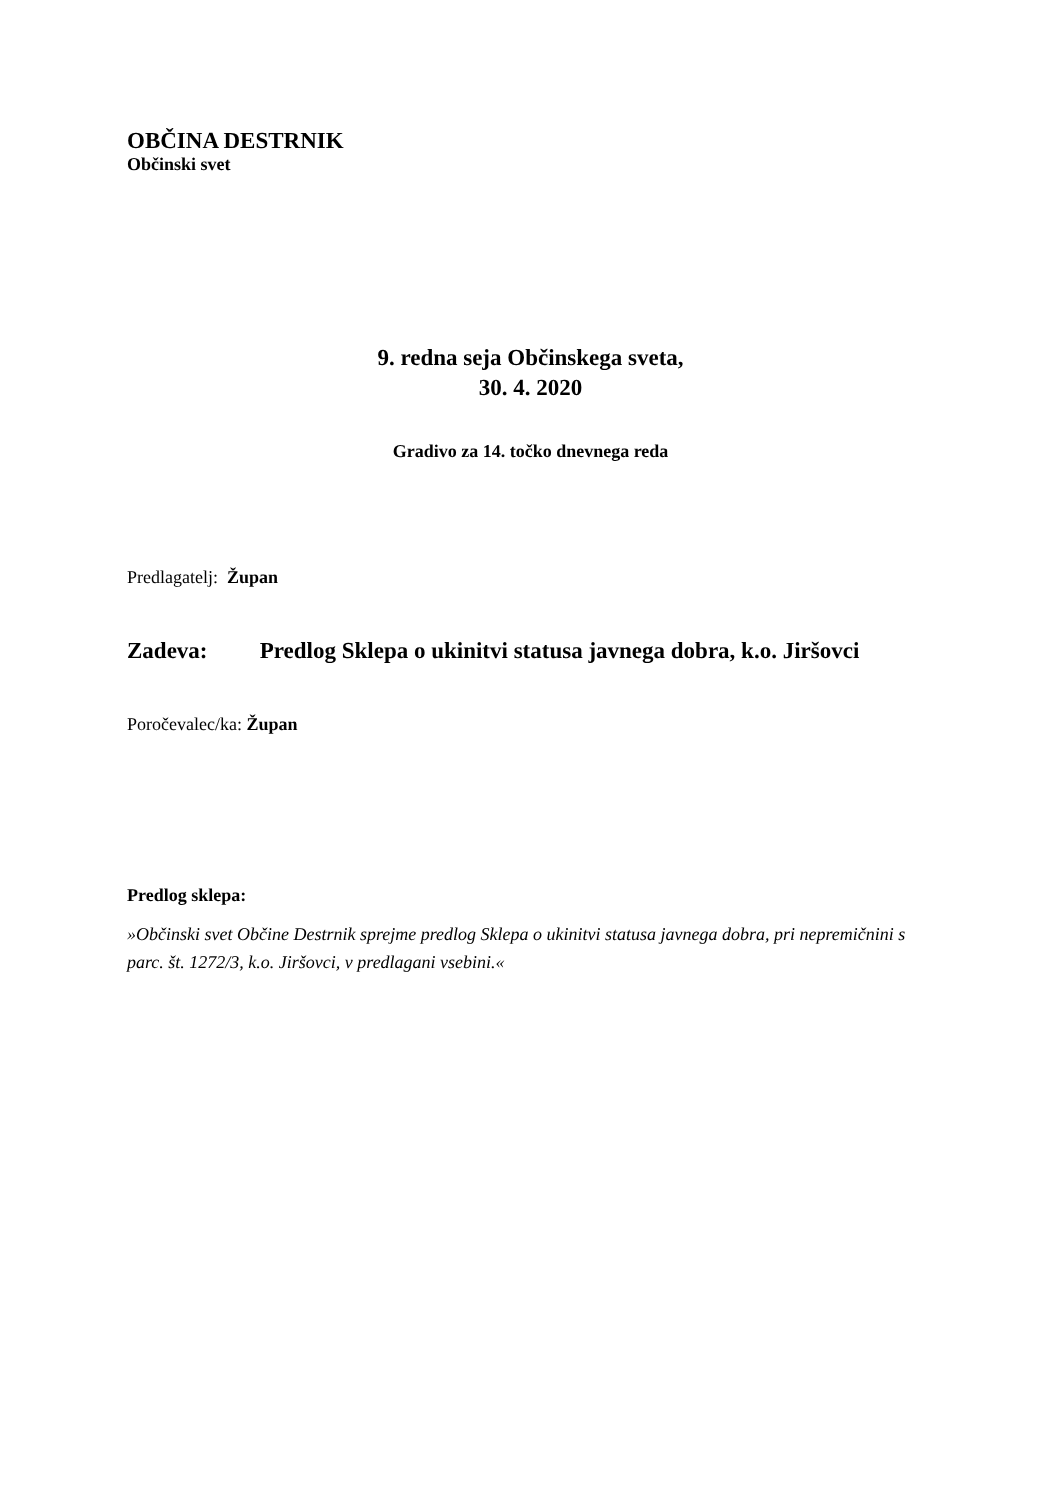OBČINA DESTRNIK
Občinski svet
9. redna seja Občinskega sveta,
30. 4. 2020
Gradivo za 14. točko dnevnega reda
Predlagatelj: Župan
Zadeva: Predlog Sklepa o ukinitvi statusa javnega dobra, k.o. Jiršovci
Poročevalec/ka: Župan
Predlog sklepa:
»Občinski svet Občine Destrnik sprejme predlog Sklepa o ukinitvi statusa javnega dobra, pri nepremičnini s parc. št. 1272/3, k.o. Jiršovci, v predlagani vsebini.«